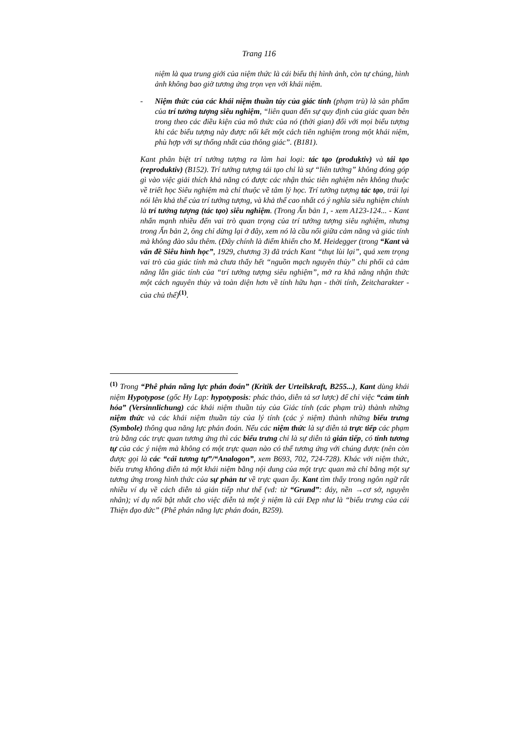Trang 116
niệm là qua trung giới của niệm thức là cái biểu thị hình ảnh, còn tự chúng, hình ảnh không bao giờ tương ứng trọn vẹn với khái niệm.
- Niệm thức của các khái niệm thuần túy của giác tính (phạm trù) là sản phẩm của trí tưởng tượng siêu nghiệm, “liên quan đến sự quy định của giác quan bên trong theo các điều kiện của mô thức của nó (thời gian) đối với mọi biểu tượng khi các biểu tượng này được nối kết một cách tiên nghiệm trong một khái niệm, phù hợp với sự thống nhất của thông giác”. (B181).
Kant phân biệt trí tưởng tượng ra làm hai loại: tác tạo (produktiv) và tái tạo (reproduktiv) (B152). Trí tưởng tượng tái tạo chỉ là sự “liên tưởng” không đóng góp gì vào việc giải thích khả năng có được các nhận thúc tiên nghiệm nên không thuộc về triết học Siêu nghiệm mà chỉ thuộc về tâm lý học. Trí tưởng tượng tác tạo, trái lại nói lên khả thể của trí tưởng tượng, và khả thể cao nhất có ý nghĩa siêu nghiệm chính là trí tưởng tượng (tác tạo) siêu nghiệm. (Trong Ấn bản 1, - xem A123-124... - Kant nhấn mạnh nhiều đến vai trò quan trọng của trí tưởng tượng siêu nghiệm, nhưng trong Ấn bản 2, ông chỉ dừng lại ở đây, xem nó là cầu nối giữa cảm năng và giác tính mà không đào sâu thêm. (Đây chính là điểm khiến cho M. Heidegger (trong “Kant và vấn đề Siêu hình học”, 1929, chương 3) đã trách Kant “thụt lùi lại”, quá xem trọng vai trò của giác tính mà chưa thấy hết “nguồn mạch nguyên thủy” chi phối cả cảm năng lẫn giác tính của “trí tưởng tượng siêu nghiệm”, mở ra khả năng nhận thức một cách nguyên thủy và toàn diện hơn về tính hữu hạn - thời tính, Zeitcharakter - của chủ thể)<sup>(1)</sup>.
<sup>(1)</sup> Trong “Phê phán năng lực phán đoán” (Kritik der Urteilskraft, B255...), Kant dùng khái niệm Hypotypose (gốc Hy Lạp: hypotyposis: phác thảo, diễn tả sơ lược) để chỉ việc “cảm tính hóa” (Versinnlichung) các khái niệm thuần túy của Giác tính (các phạm trù) thành những niệm thức và các khái niệm thuần túy của lý tính (các ý niệm) thành những biểu trưng (Symbole) thông qua năng lực phán đoán. Nếu các niệm thức là sự diễn tả trực tiếp các phạm trù bằng các trực quan tương ứng thì các biểu trưng chỉ là sự diễn tả gián tiếp, có tính tương tự của các ý niệm mà không có một trực quan nào có thể tương ứng với chúng được (nên còn được gọi là các “cái tương tự”/“Analogon”, xem B693, 702, 724-728). Khác với niệm thức, biểu trưng không diễn tả một khái niệm bằng nội dung của một trực quan mà chỉ bằng một sự tương ứng trong hình thức của sự phản tư về trực quan ấy. Kant tìm thấy trong ngôn ngữ rất nhiều ví dụ về cách diễn tả gián tiếp như thế (vd: từ “Grund”: đáy, nền →cơ sở, nguyên nhân); ví dụ nổi bật nhất cho việc diễn tả một ý niệm là cái Đẹp như là “biểu trưng của cái Thiện đạo đức” (Phê phán năng lực phán đoán, B259).